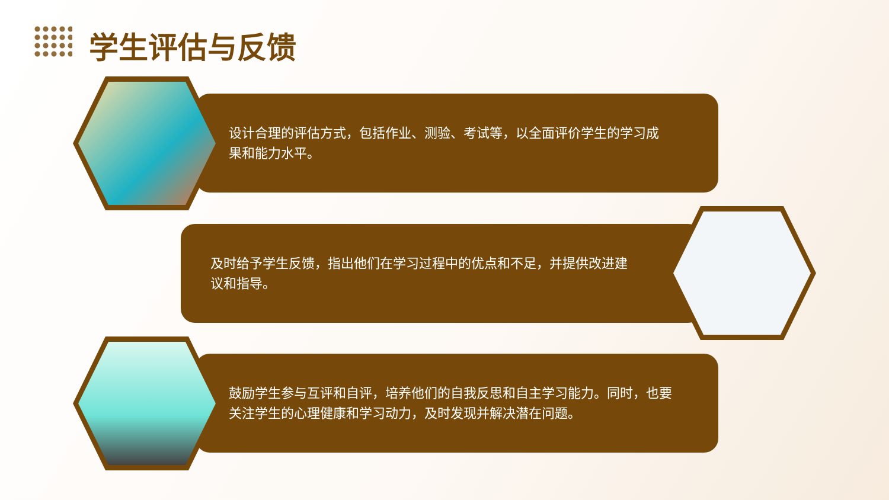学生评估与反馈
设计合理的评估方式，包括作业、测验、考试等，以全面评价学生的学习成果和能力水平。
及时给予学生反馈，指出他们在学习过程中的优点和不足，并提供改进建议和指导。
鼓励学生参与互评和自评，培养他们的自我反思和自主学习能力。同时，也要关注学生的心理健康和学习动力，及时发现并解决潜在问题。